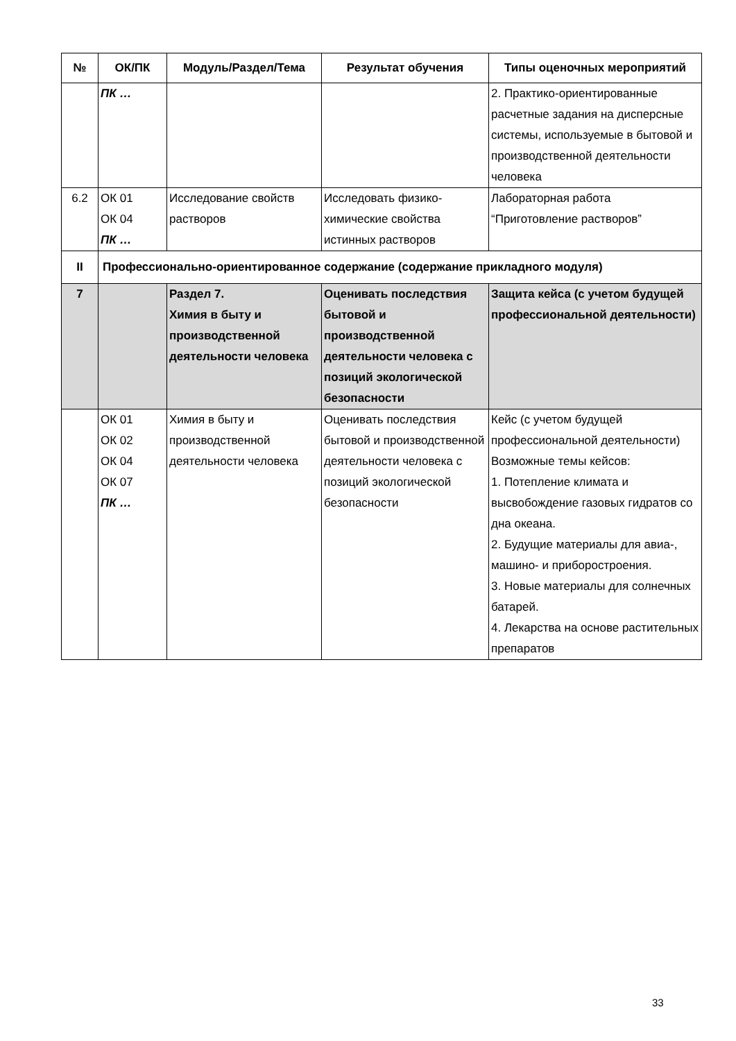| № | ОК/ПК | Модуль/Раздел/Тема | Результат обучения | Типы оценочных мероприятий |
| --- | --- | --- | --- | --- |
| | ПК … | | | 2. Практико-ориентированные расчетные задания на дисперсные системы, используемые в бытовой и производственной деятельности человека |
| 6.2 | ОК 01 ОК 04 ПК … | Исследование свойств растворов | Исследовать физико-химические свойства истинных растворов | Лабораторная работа “Приготовление растворов” |
| II | Профессионально-ориентированное содержание (содержание прикладного модуля) | | | |
| 7 | | Раздел 7. Химия в быту и производственной деятельности человека | Оценивать последствия бытовой и производственной деятельности человека с позиций экологической безопасности | Защита кейса (с учетом будущей профессиональной деятельности) |
| | ОК 01 ОК 02 ОК 04 ОК 07 ПК … | Химия в быту и производственной деятельности человека | Оценивать последствия бытовой и производственной деятельности человека с позиций экологической безопасности | Кейс (с учетом будущей профессиональной деятельности) Возможные темы кейсов: 1. Потепление климата и высвобождение газовых гидратов со дна океана. 2. Будущие материалы для авиа-, машино- и приборостроения. 3. Новые материалы для солнечных батарей. 4. Лекарства на основе растительных препаратов |
33